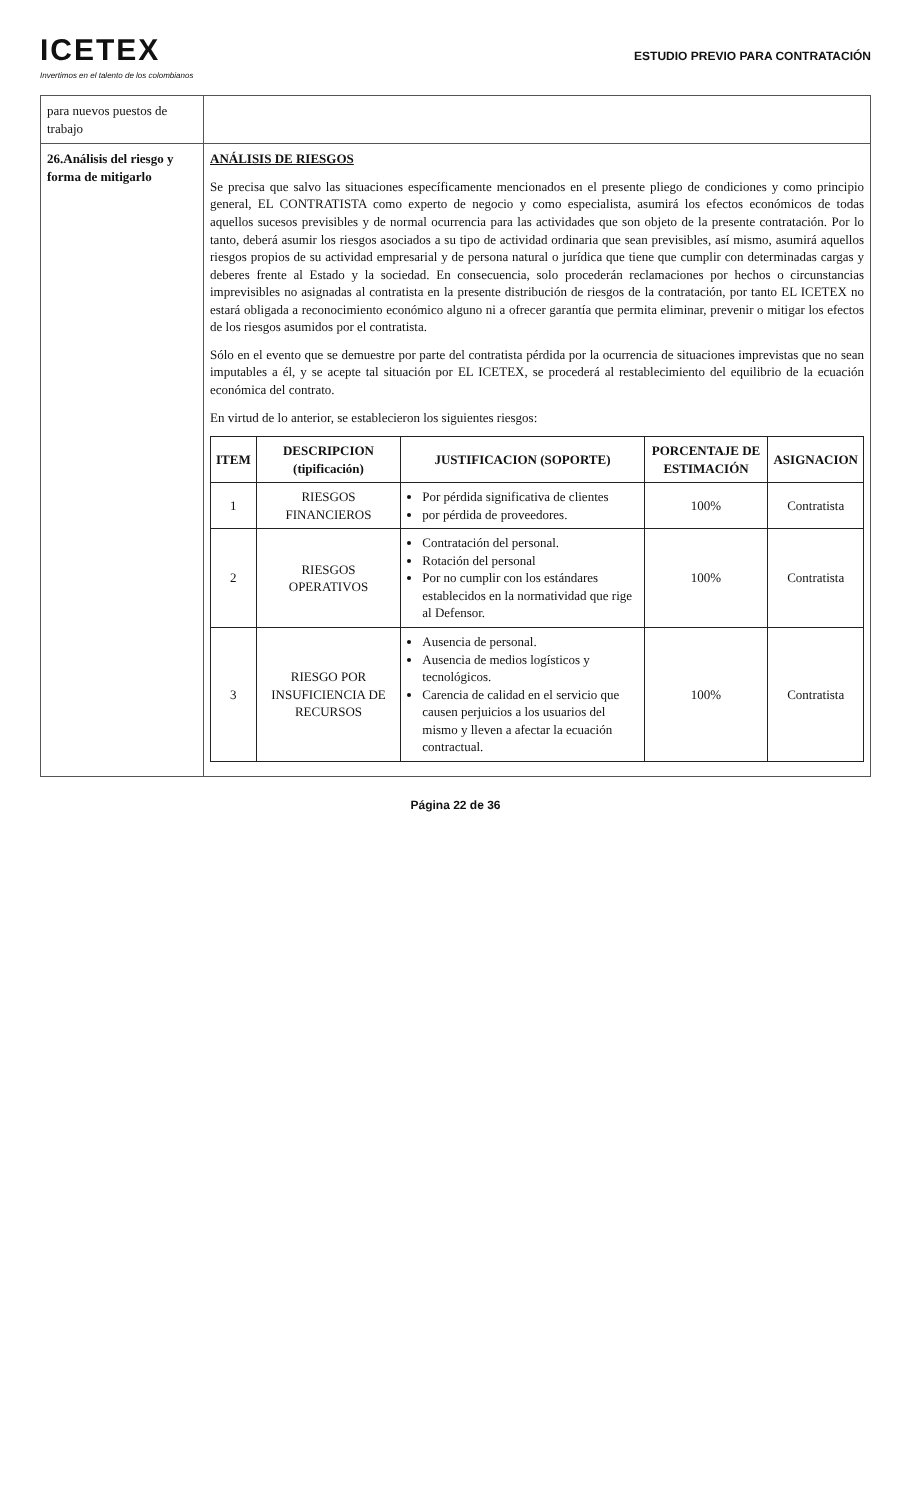ICETEX
Invertimos en el talento de los colombianos
ESTUDIO PREVIO PARA CONTRATACIÓN
| para nuevos puestos de trabajo | |
| 26.Análisis del riesgo y forma de mitigarlo | ANÁLISIS DE RIESGOS Se precisa que salvo las situaciones específicamente mencionados en el presente pliego de condiciones y como principio general, EL CONTRATISTA como experto de negocio y como especialista, asumirá los efectos económicos de todas aquellos sucesos previsibles y de normal ocurrencia para las actividades que son objeto de la presente contratación. Por lo tanto, deberá asumir los riesgos asociados a su tipo de actividad ordinaria que sean previsibles, así mismo, asumirá aquellos riesgos propios de su actividad empresarial y de persona natural o jurídica que tiene que cumplir con determinadas cargas y deberes frente al Estado y la sociedad. En consecuencia, solo procederán reclamaciones por hechos o circunstancias imprevisibles no asignadas al contratista en la presente distribución de riesgos de la contratación, por tanto EL ICETEX no estará obligada a reconocimiento económico alguno ni a ofrecer garantía que permita eliminar, prevenir o mitigar los efectos de los riesgos asumidos por el contratista. Sólo en el evento que se demuestre por parte del contratista pérdida por la ocurrencia de situaciones imprevistas que no sean imputables a él, y se acepte tal situación por EL ICETEX, se procederá al restablecimiento del equilibrio de la ecuación económica del contrato. En virtud de lo anterior, se establecieron los siguientes riesgos: / ITEM / DESCRIPCION (tipificación) / JUSTIFICACION (SOPORTE) / PORCENTAJE DE ESTIMACIÓN / ASIGNACION / / --- / --- / --- / --- / --- / / 1 / RIESGOS FINANCIEROS / Por pérdida significativa de clientes por pérdida de proveedores. / 100% / Contratista / / 2 / RIESGOS OPERATIVOS / Contratación del personal. Rotación del personal Por no cumplir con los estándares establecidos en la normatividad que rige al Defensor. / 100% / Contratista / / 3 / RIESGO POR INSUFICIENCIA DE RECURSOS / Ausencia de personal. Ausencia de medios logísticos y tecnológicos. Carencia de calidad en el servicio que causen perjuicios a los usuarios del mismo y lleven a afectar la ecuación contractual. / 100% / Contratista / |
Página 22 de 36